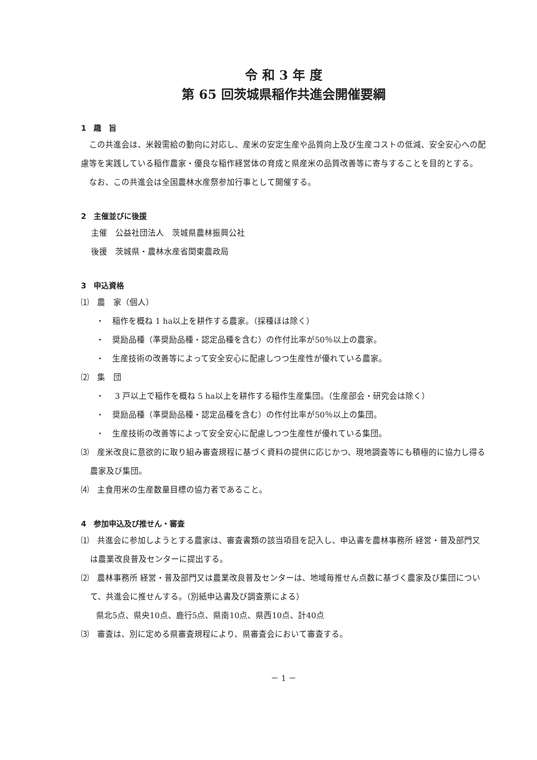令 和 3 年 度
第 65 回茨城県稲作共進会開催要綱
1　趣　旨
　この共進会は、米穀需給の動向に対応し、産米の安定生産や品質向上及び生産コストの低減、安全安心への配慮等を実践している稲作農家・優良な稲作経営体の育成と県産米の品質改善等に寄与することを目的とする。
　なお、この共進会は全国農林水産祭参加行事として開催する。
2　主催並びに後援
主催　公益社団法人　茨城県農林振興公社
後援　茨城県・農林水産省関東農政局
3　申込資格
⑴　農　家（個人）
・　稲作を概ね 1 ha以上を耕作する農家。（採種ほは除く）
・　奨励品種（準奨励品種・認定品種を含む）の作付比率が50％以上の農家。
・　生産技術の改善等によって安全安心に配慮しつつ生産性が優れている農家。
⑵　集　団
・　 3 戸以上で稲作を概ね 5 ha以上を耕作する稲作生産集団。（生産部会・研究会は除く）
・　奨励品種（準奨励品種・認定品種を含む）の作付比率が50％以上の集団。
・　生産技術の改善等によって安全安心に配慮しつつ生産性が優れている集団。
⑶　産米改良に意欲的に取り組み審査規程に基づく資料の提供に応じかつ、現地調査等にも積極的に協力し得る農家及び集団。
⑷　主食用米の生産数量目標の協力者であること。
4　参加申込及び推せん・審査
⑴　共進会に参加しようとする農家は、審査書類の該当項目を記入し、申込書を農林事務所 経営・普及部門又は農業改良普及センターに提出する。
⑵　農林事務所 経営・普及部門又は農業改良普及センターは、地域毎推せん点数に基づく農家及び集団について、共進会に推せんする。（別紙申込書及び調査票による）
県北5点、県央10点、鹿行5点、県南10点、県西10点、計40点
⑶　審査は、別に定める県審査規程により、県審査会において審査する。
－ 1 －